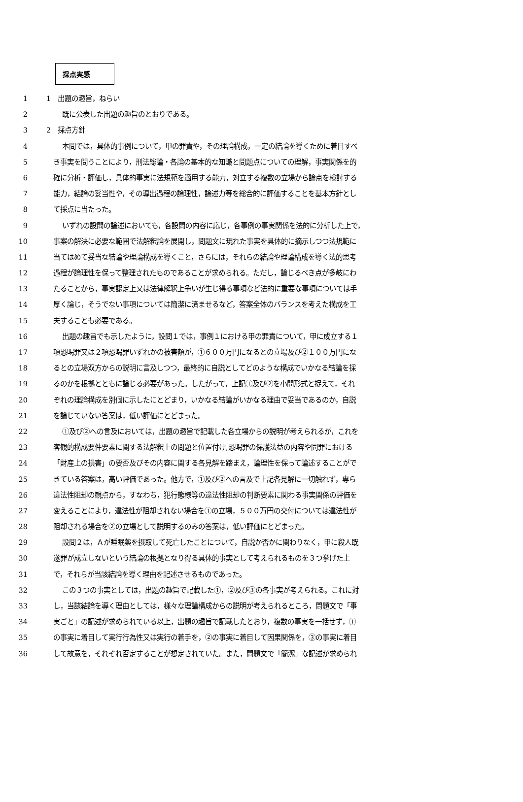採点実感
1 1　出題の趣旨，ねらい
2 既に公表した出題の趣旨のとおりである。
3 2　採点方針
4 本問では，具体的事例について，甲の罪責や，その理論構成，一定の結論を導くために着目すべ
5 き事実を問うことにより，刑法総論・各論の基本的な知識と問題点についての理解，事実関係を的
6 確に分析・評価し，具体的事実に法規範を適用する能力，対立する複数の立場から論点を検討する
7 能力，結論の妥当性や，その導出過程の論理性，論述力等を総合的に評価することを基本方針とし
8 て採点に当たった。
9 いずれの設問の論述においても，各設問の内容に応じ，各事例の事実関係を法的に分析した上で，
10 事案の解決に必要な範囲で法解釈論を展開し，問題文に現れた事実を具体的に摘示しつつ法規範に
11 当てはめて妥当な結論や理論構成を導くこと，さらには，それらの結論や理論構成を導く法的思考
12 過程が論理性を保って整理されたものであることが求められる。ただし，論じるべき点が多岐にわ
13 たることから，事実認定上又は法律解釈上争いが生じ得る事項など法的に重要な事項については手
14 厚く論じ，そうでない事項については簡潔に済ませるなど，答案全体のバランスを考えた構成を工
15 夫することも必要である。
16 出題の趣旨でも示したように，設問１では，事例１における甲の罪責について，甲に成立する１
17 項恐喝罪又は２項恐喝罪いずれかの被害額が，①６００万円になるとの立場及び②１００万円にな
18 るとの立場双方からの説明に言及しつつ，最終的に自説としてどのような構成でいかなる結論を採
19 るのかを根拠とともに論じる必要があった。したがって，上記①及び②を小問形式と捉えて，それ
20 ぞれの理論構成を別個に示したにとどまり，いかなる結論がいかなる理由で妥当であるのか，自説
21 を論じていない答案は，低い評価にとどまった。
22 ①及び②への言及においては，出題の趣旨で記載した各立場からの説明が考えられるが，これを
23 客観的構成要件要素に関する法解釈上の問題と位置付け,恐喝罪の保護法益の内容や同罪における
24 「財産上の損害」の要否及びその内容に関する各見解を踏まえ，論理性を保って論述することがで
25 きている答案は，高い評価であった。他方で，①及び②への言及で上記各見解に一切触れず，専ら
26 違法性阻却の観点から，すなわち，犯行態様等の違法性阻却の判断要素に関わる事実関係の評価を
27 変えることにより，違法性が阻却されない場合を①の立場，５００万円の交付については違法性が
28 阻却される場合を②の立場として説明するのみの答案は，低い評価にとどまった。
29 設問２は，Ａが睡眠薬を摂取して死亡したことについて，自説か否かに関わりなく，甲に殺人既
30 遂罪が成立しないという結論の根拠となり得る具体的事実として考えられるものを３つ挙げた上
31 で，それらが当該結論を導く理由を記述させるものであった。
32 この３つの事実としては，出題の趣旨で記載した①，②及び③の各事実が考えられる。これに対
33 し，当該結論を導く理由としては，様々な理論構成からの説明が考えられるところ，問題文で「事
34 実ごと」の記述が求められている以上，出題の趣旨で記載したとおり，複数の事実を一括せず，①
35 の事実に着目して実行行為性又は実行の着手を，②の事実に着目して因果関係を，③の事実に着目
36 して故意を，それぞれ否定することが想定されていた。また，問題文で「簡潔」な記述が求められ